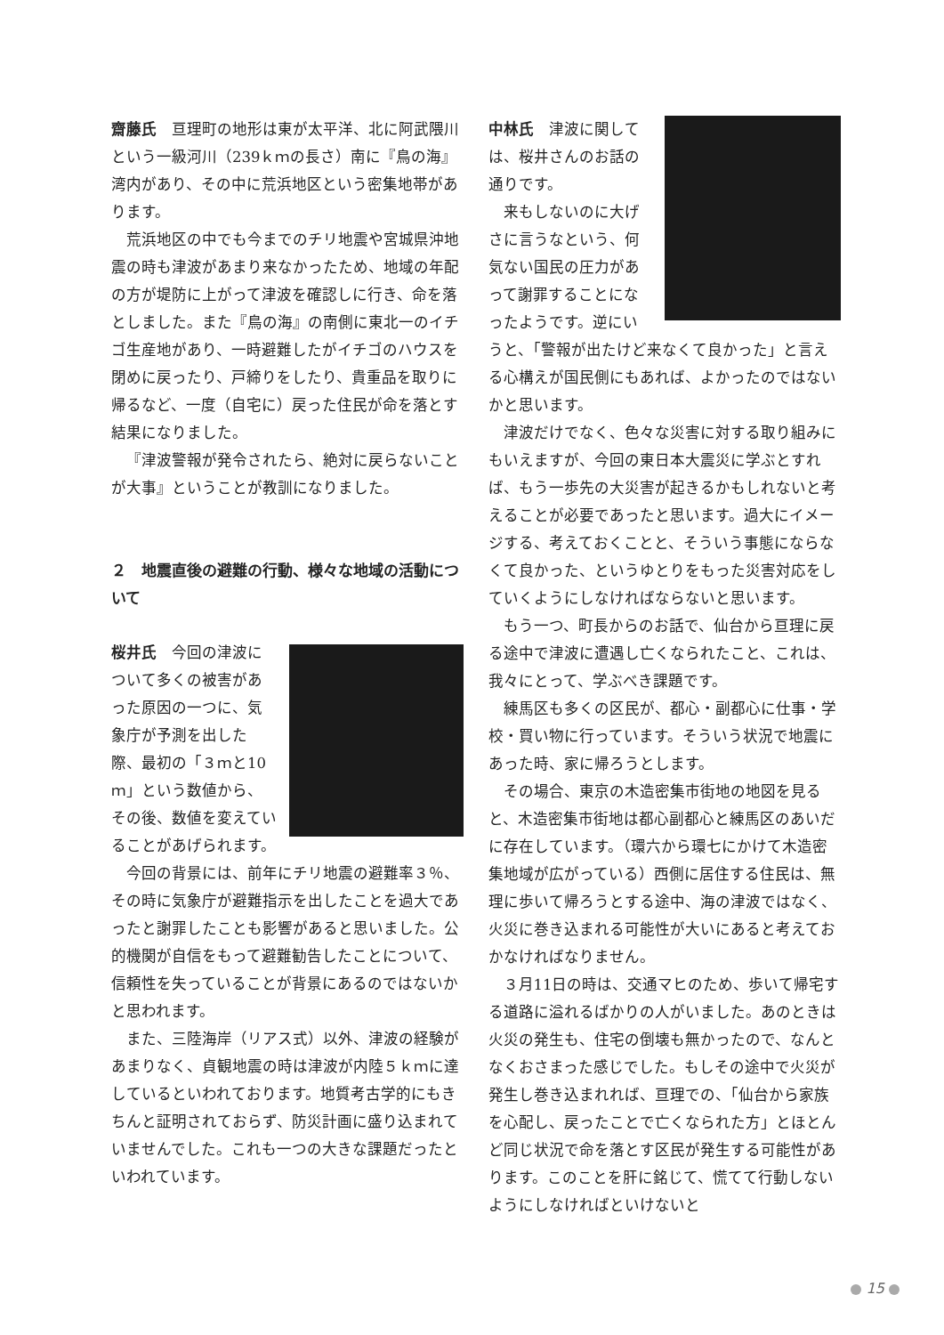齋藤氏　亘理町の地形は東が太平洋、北に阿武隈川という一級河川（239ｋｍの長さ）南に『鳥の海』湾内があり、その中に荒浜地区という密集地帯があります。
荒浜地区の中でも今までのチリ地震や宮城県沖地震の時も津波があまり来なかったため、地域の年配の方が堤防に上がって津波を確認しに行き、命を落としました。また『鳥の海』の南側に東北一のイチゴ生産地があり、一時避難したがイチゴのハウスを閉めに戻ったり、戸締りをしたり、貴重品を取りに帰るなど、一度（自宅に）戻った住民が命を落とす結果になりました。
『津波警報が発令されたら、絶対に戻らないことが大事』ということが教訓になりました。
２　地震直後の避難の行動、様々な地域の活動について
桜井氏　今回の津波について多くの被害があった原因の一つに、気象庁が予測を出した際、最初の「３ｍと10ｍ」という数値から、その後、数値を変えていることがあげられます。
今回の背景には、前年にチリ地震の避難率３％、その時に気象庁が避難指示を出したことを過大であったと謝罪したことも影響があると思いました。公的機関が自信をもって避難勧告したことについて、信頼性を失っていることが背景にあるのではないかと思われます。
また、三陸海岸（リアス式）以外、津波の経験があまりなく、貞観地震の時は津波が内陸５ｋｍに達しているといわれております。地質考古学的にもきちんと証明されておらず、防災計画に盛り込まれていませんでした。これも一つの大きな課題だったといわれています。
中林氏　津波に関しては、桜井さんのお話の通りです。
来もしないのに大げさに言うなという、何気ない国民の圧力があって謝罪することになったようです。逆にいうと、「警報が出たけど来なくて良かった」と言える心構えが国民側にもあれば、よかったのではないかと思います。
津波だけでなく、色々な災害に対する取り組みにもいえますが、今回の東日本大震災に学ぶとすれば、もう一歩先の大災害が起きるかもしれないと考えることが必要であったと思います。過大にイメージする、考えておくことと、そういう事態にならなくて良かった、というゆとりをもった災害対応をしていくようにしなければならないと思います。
もう一つ、町長からのお話で、仙台から亘理に戻る途中で津波に遭遇し亡くなられたこと、これは、我々にとって、学ぶべき課題です。
練馬区も多くの区民が、都心・副都心に仕事・学校・買い物に行っています。そういう状況で地震にあった時、家に帰ろうとします。
その場合、東京の木造密集市街地の地図を見ると、木造密集市街地は都心副都心と練馬区のあいだに存在しています。（環六から環七にかけて木造密集地域が広がっている）西側に居住する住民は、無理に歩いて帰ろうとする途中、海の津波ではなく、火災に巻き込まれる可能性が大いにあると考えておかなければなりません。
３月11日の時は、交通マヒのため、歩いて帰宅する道路に溢れるばかりの人がいました。あのときは火災の発生も、住宅の倒壊も無かったので、なんとなくおさまった感じでした。もしその途中で火災が発生し巻き込まれれば、亘理での、「仙台から家族を心配し、戻ったことで亡くなられた方」とほとんど同じ状況で命を落とす区民が発生する可能性があります。このことを肝に銘じて、慌てて行動しないようにしなければといけないと
15